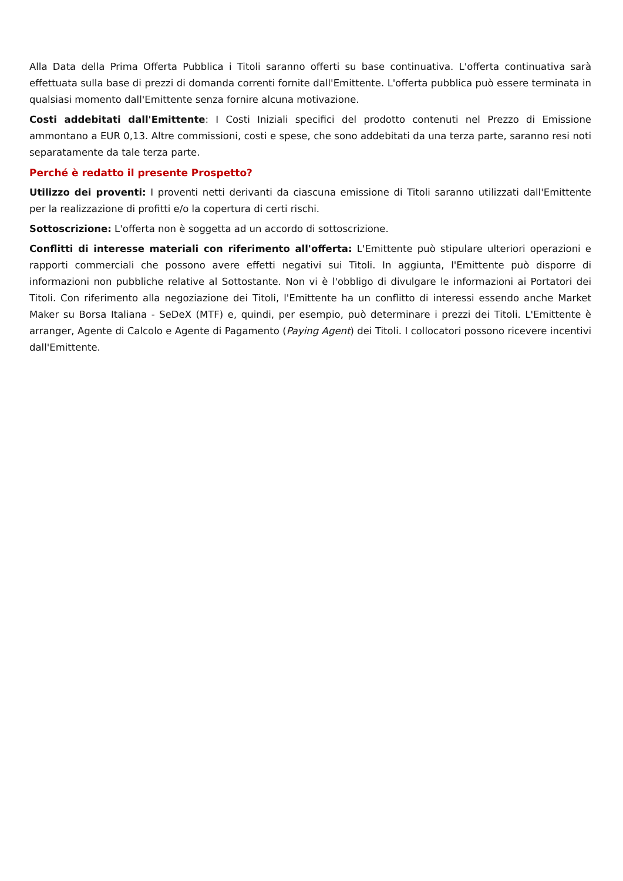Alla Data della Prima Offerta Pubblica i Titoli saranno offerti su base continuativa. L'offerta continuativa sarà effettuata sulla base di prezzi di domanda correnti fornite dall'Emittente. L'offerta pubblica può essere terminata in qualsiasi momento dall'Emittente senza fornire alcuna motivazione.
Costi addebitati dall'Emittente: I Costi Iniziali specifici del prodotto contenuti nel Prezzo di Emissione ammontano a EUR 0,13. Altre commissioni, costi e spese, che sono addebitati da una terza parte, saranno resi noti separatamente da tale terza parte.
Perché è redatto il presente Prospetto?
Utilizzo dei proventi: I proventi netti derivanti da ciascuna emissione di Titoli saranno utilizzati dall'Emittente per la realizzazione di profitti e/o la copertura di certi rischi.
Sottoscrizione: L'offerta non è soggetta ad un accordo di sottoscrizione.
Conflitti di interesse materiali con riferimento all'offerta: L'Emittente può stipulare ulteriori operazioni e rapporti commerciali che possono avere effetti negativi sui Titoli. In aggiunta, l'Emittente può disporre di informazioni non pubbliche relative al Sottostante. Non vi è l'obbligo di divulgare le informazioni ai Portatori dei Titoli. Con riferimento alla negoziazione dei Titoli, l'Emittente ha un conflitto di interessi essendo anche Market Maker su Borsa Italiana - SeDeX (MTF) e, quindi, per esempio, può determinare i prezzi dei Titoli. L'Emittente è arranger, Agente di Calcolo e Agente di Pagamento (Paying Agent) dei Titoli. I collocatori possono ricevere incentivi dall'Emittente.